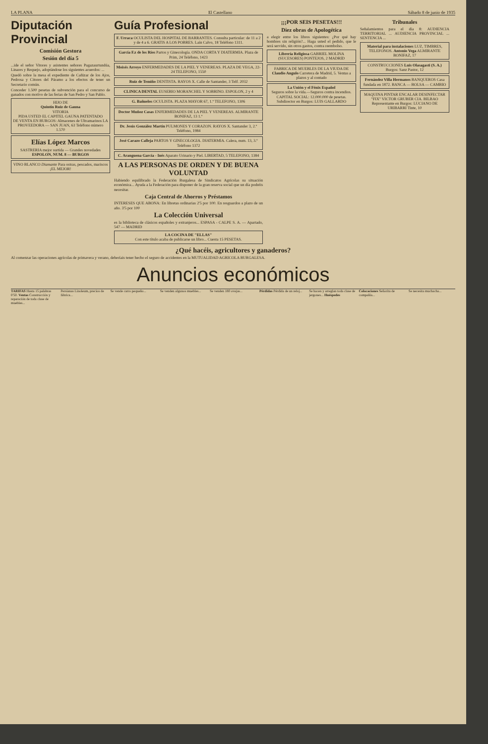LA PLANA El Castellano Sábado 8 de junio de 1935
Diputación Provincial
Comisión Gestora
Sesión del día 5
...ide el señor Vitores y asistentes señores Pagazaurtundúa, Linares y Requejo, adoptándose los siguientes acuerdos: ...
Quedó sobre la mesa el expediente de Cañizar de los Ajos, Pedrosa y Citores del Páramo a los efectos de tener un Secretario común.
Conceder 1.500 pesetas de subvención para el concurso de ganados con motivo de las ferias de San Pedro y San Pablo.
HIJO DE
Quintín Ruiz de Gauna
VITORIA
PIDA USTED EL CAPITEL GAUNA PATENTADO
DE VENTA EN BURGOS: Almacenes de Ultramarinos LA PROVEEDORA — SAN JUAN, 63 Teléfono número 1.570
Elías López Marcos
SASTRERIA mejor surtida — Grandes novedades
ESPOLON, NUM. 8 — BURGOS
VINO BLANCO Diamante Para ostras, pescados, mariscos ¡EL MEJOR!
Guía Profesional
F. Urraca OCULISTA DEL HOSPITAL DE BARRANTES. Consulta particular: de 11 a 2 y de 4 a 6. GRATIS A LOS POBRES. Laín Calvo, 18 Teléfono 1311.
García F.z de los Ríos Partos y Ginecología. ONDA CORTA Y DIATERMIA. Plaza de Prim, 24 Teléfono, 1423
Moisés Arroyo ENFERMEDADES DE LA PIEL Y VENEREAS. PLAZA DE VEGA, 22-24 TELEFONO, 1550
Ruiz de Temiño DENTISTA. RAYOS X. Calle de Santander, 3 Telf. 2032
CLINICA DENTAL EUSEBIO MORANCHEL Y SOBRINO. ESPOLON, 2 y 4
G. Bañuelos OCULISTA. PLAZA MAYOR 67, 1.º TELEFONO, 1306
Doctor Muñoz Casas ENFERMEDADES DE LA PIEL Y VENEREAS. ALMIRANTE BONIFAZ, 13 1.º
Dr. Jesús González Martín PULMONES Y CORAZON. RAYOS X. Santander 3, 2.º Teléfono, 1984
José Carazo Calleja PARTOS Y GINECOLOGIA. DIATERMIA. Calera, num. 13, 3.º Teléfono 1372
C. Aranguena García - Inés Aparato Urinario y Piel. LIBERTAD, 5 TELEFONO, 1384
A LAS PERSONAS DE ORDEN Y DE BUENA VOLUNTAD
Habiendo equilibrado la Federación Burgalesa de Sindicatos Agrícolas su situación económica... Ayuda a la Federación para disponer de la gran reserva social que un día podréis necesitar.
Caja Central de Ahorros y Préstamos
INTERESES QUE ABONA: En libretas ordinarias 2'5 por 100. En resguardos a plazo de un año. 3'5 por 100
La Colección Universal
es la biblioteca de clásicos españoles y extranjeros... ESPASA - CALPE S. A. — Apartado, 547 — MADRID
LA COCINA DE "ELLAS"
Con este título acaba de publicarse un libro... Cuesta 15 PESETAS.
¡¡¡POR SEIS PESETAS!!!
Diez obras de Apologética
a elegir entre los libros siguientes: ¿Por qué hay hombres sin religión?... Haga usted el pedido, que le será servido, sin otros gastos, contra reembolso.
Librería Religiosa GABRIEL MOLINA (SUCESORES) PONTEJOS, 2 MADRID
FABRICA DE MUEBLES DE LA VIUDA DE Claudio Angulo Carretera de Madrid, 5. Ventas a plazos y al contado
La Unión y el Fénix Español
Seguros sobre la vida.—Seguros contra incendios. CAPITAL SOCIAL: 12.000.000 de pesetas. Subdirector en Burgos: LUIS GALLARDO
Tribunales
Señalamientos para el día 8: AUDIENCIA TERRITORIAL ... AUDIENCIA PROVINCIAL ... SENTENCIA ...
Material para instalaciones LUZ, TIMBRES, TELEFONOS. Antonio Vega ALMIRANTE BONIFAZ, 17
CONSTRUCCIONES Luis Olasagasti (S. A.) Burgos: Sanz Pastor, 12
Fernández Villa Hermanos BANQUEROS Casa fundada en 1872. BANCA — BOLSA — CAMBIO
MAQUINA PINTAR ENCALAR DESINFECTAR "FIX" VICTOR GRUBER CIA. BILBAO
Representante en Burgos: LUCIANO DE URIBARRI Tinte, 10
¿Qué hacéis, agricultores y ganaderos?
Al comenzar las operaciones agrícolas de primavera y verano, deberíais tener hecho el seguro de accidentes en la MUTUALIDAD AGRICOLA BURGALESA.
Anuncios económicos
TARIFAS Hasta 15 palabras 0'50. Ventas Construcción y reparación de toda clase de muebles...
Persianas Linoleum, precios de fábrica...
Se vende carro pequeño... Se venden algunos muebles... Se venden 180 ovejas... Pérdidas Pérdida de un reloj...
Se hacen y arreglan toda clase de jergones... Huéspedes
Colocaciones Señorita de compañía...
Se necesita muchacha...